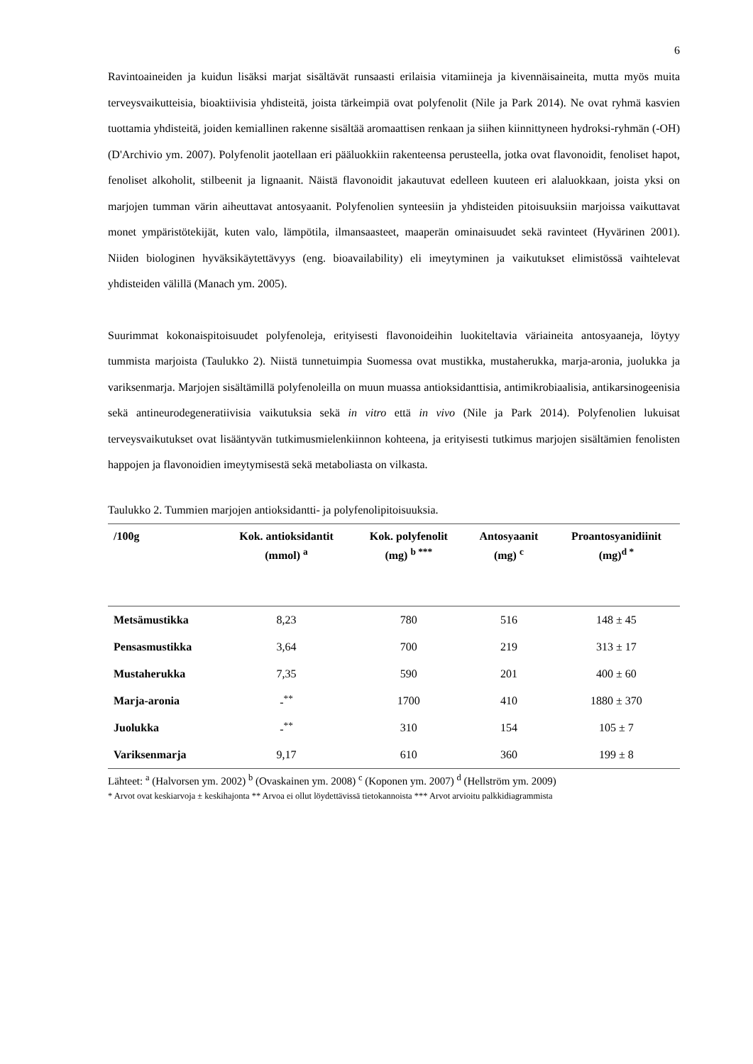6
Ravintoaineiden ja kuidun lisäksi marjat sisältävät runsaasti erilaisia vitamiineja ja kivennäisaineita, mutta myös muita terveysvaikutteisia, bioaktiivisia yhdisteitä, joista tärkeimpiä ovat polyfenolit (Nile ja Park 2014). Ne ovat ryhmä kasvien tuottamia yhdisteitä, joiden kemiallinen rakenne sisältää aromaattisen renkaan ja siihen kiinnittyneen hydroksi-ryhmän (-OH) (D'Archivio ym. 2007). Polyfenolit jaotellaan eri pääluokkiin rakenteensa perusteella, jotka ovat flavonoidit, fenoliset hapot, fenoliset alkoholit, stilbeenit ja lignaanit. Näistä flavonoidit jakautuvat edelleen kuuteen eri alaluokkaan, joista yksi on marjojen tumman värin aiheuttavat antosyaanit. Polyfenolien synteesiin ja yhdisteiden pitoisuuksiin marjoissa vaikuttavat monet ympäristötekijät, kuten valo, lämpötila, ilmansaasteet, maaperän ominaisuudet sekä ravinteet (Hyvärinen 2001). Niiden biologinen hyväksikäytettävyys (eng. bioavailability) eli imeytyminen ja vaikutukset elimistössä vaihtelevat yhdisteiden välillä (Manach ym. 2005).
Suurimmat kokonaispitoisuudet polyfenoleja, erityisesti flavonoideihin luokiteltavia väriaineita antosyaaneja, löytyy tummista marjoista (Taulukko 2). Niistä tunnetuimpia Suomessa ovat mustikka, mustaherukka, marja-aronia, juolukka ja variksenmarja. Marjojen sisältämillä polyfenoleilla on muun muassa antioksidanttisia, antimikrobiaalisia, antikarsinogeenisia sekä antineurodegeneratiivisia vaikutuksia sekä in vitro että in vivo (Nile ja Park 2014). Polyfenolien lukuisat terveysvaikutukset ovat lisääntyvän tutkimusmielenkiinnon kohteena, ja erityisesti tutkimus marjojen sisältämien fenolisten happojen ja flavonoidien imeytymisestä sekä metaboliasta on vilkasta.
Taulukko 2. Tummien marjojen antioksidantti- ja polyfenolipitoisuuksia.
| /100g | Kok. antioksidantit (mmol) <sup>a</sup> | Kok. polyfenolit (mg) <sup>b ***</sup> | Antosyaanit (mg) <sup>c</sup> | Proantosyanidiinit (mg)<sup>d *</sup> |
| --- | --- | --- | --- | --- |
| Metsämustikka | 8,23 | 780 | 516 | 148 ± 45 |
| Pensasmustikka | 3,64 | 700 | 219 | 313 ± 17 |
| Mustaherukka | 7,35 | 590 | 201 | 400 ± 60 |
| Marja-aronia | -<sup>**</sup> | 1700 | 410 | 1880 ± 370 |
| Juolukka | -<sup>**</sup> | 310 | 154 | 105 ± 7 |
| Variksenmarja | 9,17 | 610 | 360 | 199 ± 8 |
Lähteet: <sup>a</sup> (Halvorsen ym. 2002) <sup>b</sup> (Ovaskainen ym. 2008) <sup>c</sup> (Koponen ym. 2007) <sup>d</sup> (Hellström ym. 2009)
* Arvot ovat keskiarvoja ± keskihajonta ** Arvoa ei ollut löydettävissä tietokannoista *** Arvot arvioitu palkkidiagrammista